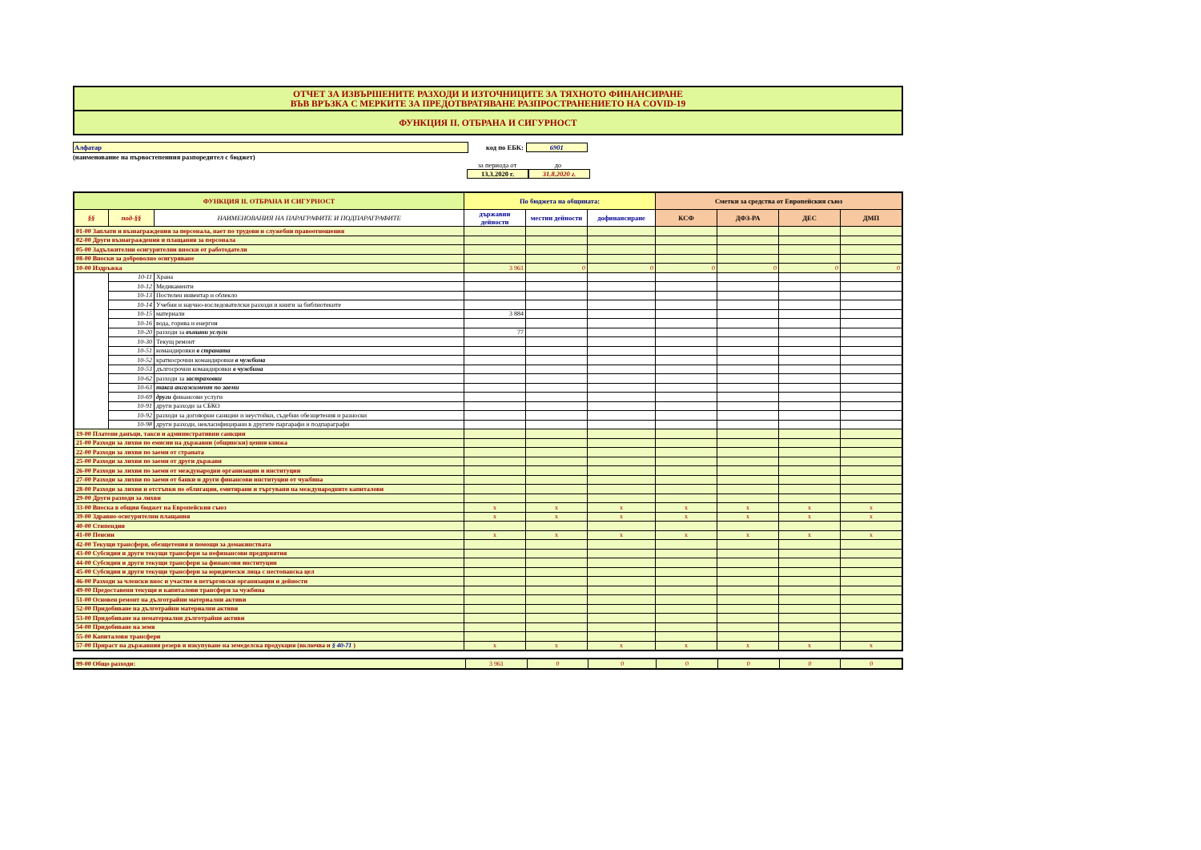ОТЧЕТ ЗА ИЗВЪРШЕНИТЕ РАЗХОДИ И ИЗТОЧНИЦИТЕ ЗА ТЯХНОТО ФИНАНСИРАНЕ
ВЪВ ВРЪЗКА С МЕРКИТЕ ЗА ПРЕДОТВРАТЯВАНЕ РАЗПРОСТРАНЕНИЕТО НА COVID-19
ФУНКЦИЯ II. ОТБРАНА И СИГУРНОСТ
Алфатар код по ЕБК: 6901
(наименование на първостепенния разпоредител с бюджет)
за периода от до
13.3.2020 г. 31.8.2020 г.
| ФУНКЦИЯ II. ОТБРАНА И СИГУРНОСТ | | | По бюджета на общината: | | | Сметки за средства от Европейския съюз | | | |
| --- | --- | --- | --- | --- | --- | --- | --- | --- | --- |
| §§ | под-§§ | НАИМЕНОВАНИЯ НА ПАРАГРАФИТЕ И ПОДПАРАГРАФИТЕ | държавни дейности | местни дейности | дофинансиране | КСФ | ДФЗ-РА | ДЕС | ДМП |
| 01-00 Заплати и възнаграждения за персонала, нает по трудови и служебни правоотношения | | | | | | | | | |
| 02-00 Други възнаграждения и плащания за персонала | | | | | | | | | |
| 05-00 Задължителни осигурителни вноски от работодатели | | | | | | | | | |
| 08-00 Вноски за доброволно осигуряване | | | | | | | | | |
| 10-00 Издръжка | | | 3 961 | 0 | 0 | 0 | 0 | 0 | 0 |
| | 10-11 | Храна | | | | | | | |
| | 10-12 | Медикаменти | | | | | | | |
| | 10-13 | Постелен инвентар и облекло | | | | | | | |
| | 10-14 | Учебни и научно-изследователски разходи и книги за библиотеките | | | | | | | |
| | 10-15 | материали | 3 884 | | | | | | |
| | 10-16 | вода, горива и енергия | | | | | | | |
| | 10-20 | разходи за външни услуги | 77 | | | | | | |
| | 10-30 | Текущ ремонт | | | | | | | |
| | 10-51 | командировки в страната | | | | | | | |
| | 10-52 | краткосрочни командировки в чужбина | | | | | | | |
| | 10-53 | дългосрочни командировки в чужбина | | | | | | | |
| | 10-62 | разходи за застраховки | | | | | | | |
| | 10-63 | такса ангажимент по заеми | | | | | | | |
| | 10-69 | други финансови услуги | | | | | | | |
| | 10-91 | други разходи за СБКО | | | | | | | |
| | 10-92 | разходи за договорни санкции и неустойки, съдебни обезщетения и разноски | | | | | | | |
| | 10-98 | други разходи, некласифицирани в другите паргарафи и подпараграфи | | | | | | | |
| 19-00 Платени данъци, такси и административни санкции | | | | | | | | | |
| 21-00 Разходи за лихви по емисии на държавни (общински) ценни книжа | | | | | | | | | |
| 22-00 Разходи за лихви по заеми от страната | | | | | | | | | |
| 25-00 Разходи за лихви по заеми от други държави | | | | | | | | | |
| 26-00 Разходи за лихви по заеми от международни организации и институции | | | | | | | | | |
| 27-00 Разходи за лихви по заеми от банки и други финансови институции от чужбина | | | | | | | | | |
| 28-00 Разходи за лихви и отстъпки по облигации, емитирани и търгувани на международните капиталови | | | | | | | | | |
| 29-00 Други разходи за лихви | | | | | | | | | |
| 33-00 Вноска в общия бюджет на Европейския съюз | | | x | x | x | x | x | x | x |
| 39-00 Здравно-осигурителни плащания | | | x | x | x | x | x | x | x |
| 40-00 Стипендии | | | | | | | | | |
| 41-00 Пенсии | | | x | x | x | x | x | x | x |
| 42-00 Текущи трансфери, обезщетения и помощи за домакинствата | | | | | | | | | |
| 43-00 Субсидии и други текущи трансфери за нефинансови предприятия | | | | | | | | | |
| 44-00 Субсидии и други текущи трансфери за финансови институции | | | | | | | | | |
| 45-00 Субсидии и други текущи трансфери за юридически лица с нестопанска цел | | | | | | | | | |
| 46-00 Разходи за членски внос и участие в нетърговски организации и дейности | | | | | | | | | |
| 49-00 Предоставени текущи и капиталови трансфери за чужбина | | | | | | | | | |
| 51-00 Основен ремонт на дълготрайни материални активи | | | | | | | | | |
| 52-00 Придобиване на дълготрайни материални активи | | | | | | | | | |
| 53-00 Придобиване на нематериални дълготрайни активи | | | | | | | | | |
| 54-00 Придобиване на земя | | | | | | | | | |
| 55-00 Капиталови трансфери | | | | | | | | | |
| 57-00 Прираст на държавния резерв и изкупуване на земеделска продукция (включва и § 40-71 ) | | | x | x | x | x | x | x | x |
| 99-00 Общо разходи: | 3 961 | 0 | 0 | 0 | 0 | 0 | 0 |